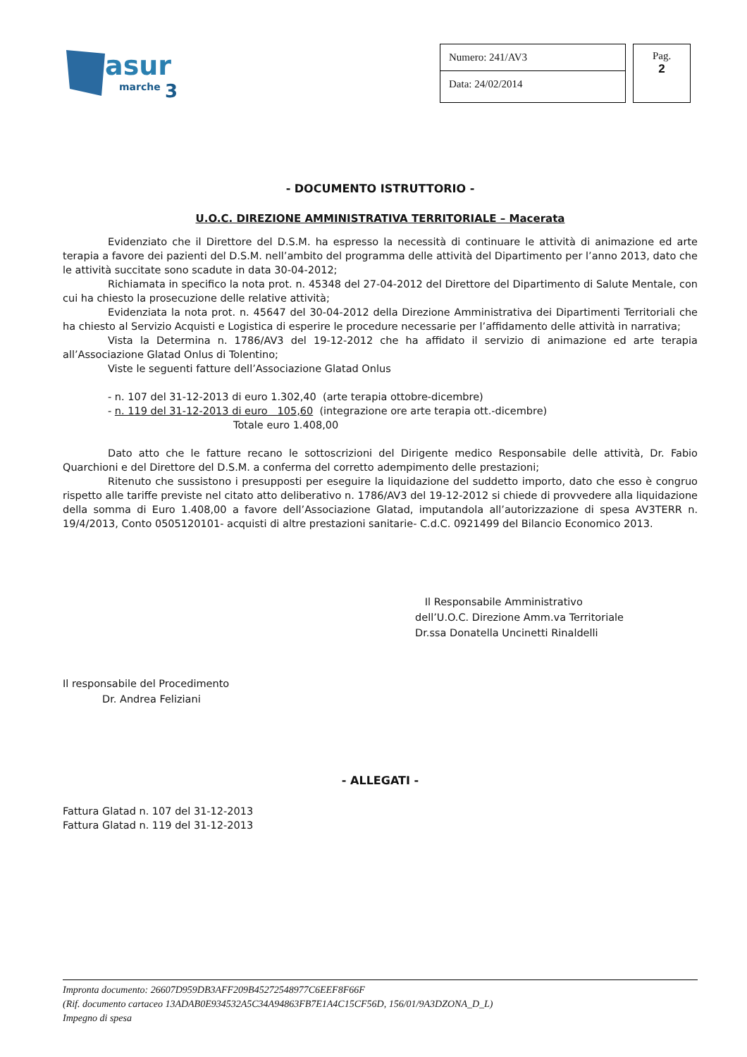asur
marche
3
Numero: 241/AV3
Data: 24/02/2014
Pag.
2
- DOCUMENTO ISTRUTTORIO -
U.O.C. DIREZIONE AMMINISTRATIVA TERRITORIALE – Macerata
Evidenziato che il Direttore del D.S.M. ha espresso la necessità di continuare le attività di animazione ed arte terapia a favore dei pazienti del D.S.M. nell’ambito del programma delle attività del Dipartimento per l’anno 2013, dato che le attività succitate sono scadute in data 30-04-2012;
Richiamata in specifico la nota prot. n. 45348 del 27-04-2012 del Direttore del Dipartimento di Salute Mentale, con cui ha chiesto la prosecuzione delle relative attività;
Evidenziata la nota prot. n. 45647 del 30-04-2012 della Direzione Amministrativa dei Dipartimenti Territoriali che ha chiesto al Servizio Acquisti e Logistica di esperire le procedure necessarie per l’affidamento delle attività in narrativa;
Vista la Determina n. 1786/AV3 del 19-12-2012 che ha affidato il servizio di animazione ed arte terapia all’Associazione Glatad Onlus di Tolentino;
Viste le seguenti fatture dell’Associazione Glatad Onlus
- n. 107 del 31-12-2013 di euro 1.302,40 (arte terapia ottobre-dicembre)
- n. 119 del 31-12-2013 di euro 105,60 (integrazione ore arte terapia ott.-dicembre)
Totale euro 1.408,00
Dato atto che le fatture recano le sottoscrizioni del Dirigente medico Responsabile delle attività, Dr. Fabio Quarchioni e del Direttore del D.S.M. a conferma del corretto adempimento delle prestazioni;
Ritenuto che sussistono i presupposti per eseguire la liquidazione del suddetto importo, dato che esso è congruo rispetto alle tariffe previste nel citato atto deliberativo n. 1786/AV3 del 19-12-2012 si chiede di provvedere alla liquidazione della somma di Euro 1.408,00 a favore dell’Associazione Glatad, imputandola all’autorizzazione di spesa AV3TERR n. 19/4/2013, Conto 0505120101- acquisti di altre prestazioni sanitarie- C.d.C. 0921499 del Bilancio Economico 2013.
Il Responsabile Amministrativo
dell’U.O.C. Direzione Amm.va Territoriale
Dr.ssa Donatella Uncinetti Rinaldelli
Il responsabile del Procedimento
Dr. Andrea Feliziani
- ALLEGATI -
Fattura Glatad n. 107 del 31-12-2013
Fattura Glatad n. 119 del 31-12-2013
Impronta documento: 26607D959DB3AFF209B45272548977C6EEF8F66F
(Rif. documento cartaceo 13ADAB0E934532A5C34A94863FB7E1A4C15CF56D, 156/01/9A3DZONA_D_L)
Impegno di spesa